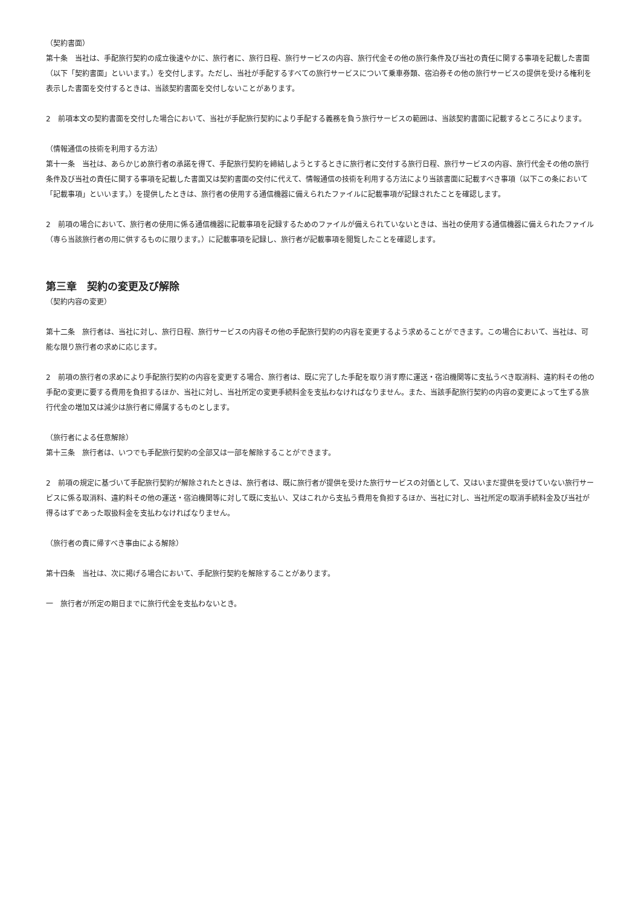（契約書面）
第十条　当社は、手配旅行契約の成立後速やかに、旅行者に、旅行日程、旅行サービスの内容、旅行代金その他の旅行条件及び当社の責任に関する事項を記載した書面（以下「契約書面」といいます。）を交付します。ただし、当社が手配するすべての旅行サービスについて乗車券類、宿泊券その他の旅行サービスの提供を受ける権利を表示した書面を交付するときは、当該契約書面を交付しないことがあります。
2　前項本文の契約書面を交付した場合において、当社が手配旅行契約により手配する義務を負う旅行サービスの範囲は、当該契約書面に記載するところによります。
（情報通信の技術を利用する方法）
第十一条　当社は、あらかじめ旅行者の承諾を得て、手配旅行契約を締結しようとするときに旅行者に交付する旅行日程、旅行サービスの内容、旅行代金その他の旅行条件及び当社の責任に関する事項を記載した書面又は契約書面の交付に代えて、情報通信の技術を利用する方法により当該書面に記載すべき事項（以下この条において「記載事項」といいます。）を提供したときは、旅行者の使用する通信機器に備えられたファイルに記載事項が記録されたことを確認します。
2　前項の場合において、旅行者の使用に係る通信機器に記載事項を記録するためのファイルが備えられていないときは、当社の使用する通信機器に備えられたファイル（専ら当該旅行者の用に供するものに限ります。）に記載事項を記録し、旅行者が記載事項を閲覧したことを確認します。
第三章　契約の変更及び解除
（契約内容の変更）
第十二条　旅行者は、当社に対し、旅行日程、旅行サービスの内容その他の手配旅行契約の内容を変更するよう求めることができます。この場合において、当社は、可能な限り旅行者の求めに応じます。
2　前項の旅行者の求めにより手配旅行契約の内容を変更する場合、旅行者は、既に完了した手配を取り消す際に運送・宿泊機関等に支払うべき取消料、違約料その他の手配の変更に要する費用を負担するほか、当社に対し、当社所定の変更手続料金を支払わなければなりません。また、当該手配旅行契約の内容の変更によって生ずる旅行代金の増加又は減少は旅行者に帰属するものとします。
（旅行者による任意解除）
第十三条　旅行者は、いつでも手配旅行契約の全部又は一部を解除することができます。
2　前項の規定に基づいて手配旅行契約が解除されたときは、旅行者は、既に旅行者が提供を受けた旅行サービスの対価として、又はいまだ提供を受けていない旅行サービスに係る取消料、違約料その他の運送・宿泊機関等に対して既に支払い、又はこれから支払う費用を負担するほか、当社に対し、当社所定の取消手続料金及び当社が得るはずであった取扱料金を支払わなければなりません。
（旅行者の責に帰すべき事由による解除）
第十四条　当社は、次に掲げる場合において、手配旅行契約を解除することがあります。
一　旅行者が所定の期日までに旅行代金を支払わないとき。